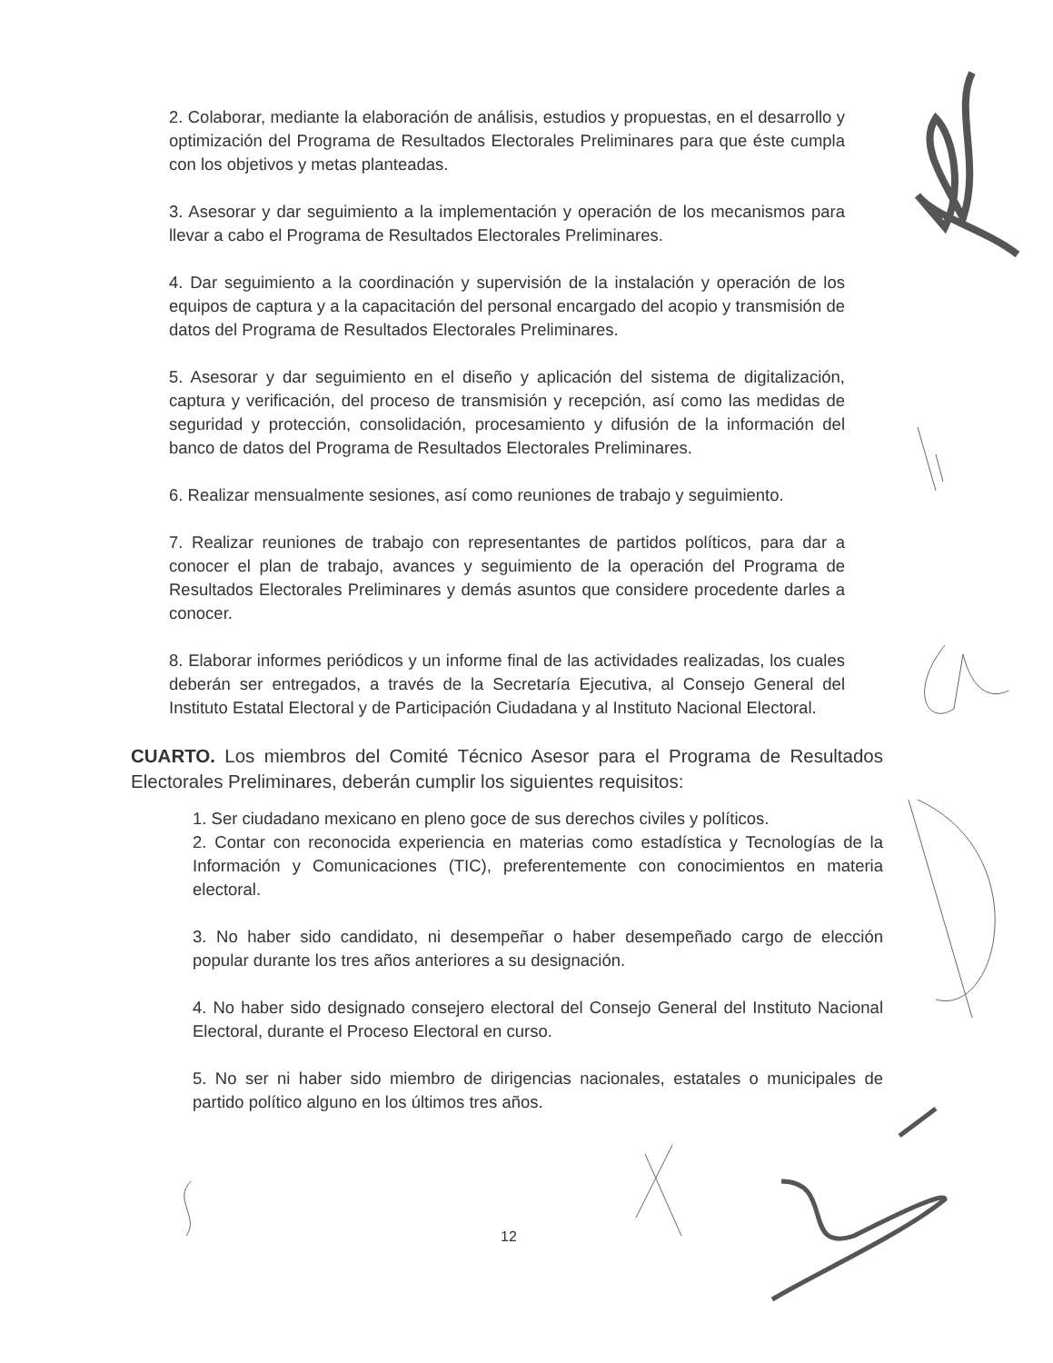2. Colaborar, mediante la elaboración de análisis, estudios y propuestas, en el desarrollo y optimización del Programa de Resultados Electorales Preliminares para que éste cumpla con los objetivos y metas planteadas.
3. Asesorar y dar seguimiento a la implementación y operación de los mecanismos para llevar a cabo el Programa de Resultados Electorales Preliminares.
4. Dar seguimiento a la coordinación y supervisión de la instalación y operación de los equipos de captura y a la capacitación del personal encargado del acopio y transmisión de datos del Programa de Resultados Electorales Preliminares.
5. Asesorar y dar seguimiento en el diseño y aplicación del sistema de digitalización, captura y verificación, del proceso de transmisión y recepción, así como las medidas de seguridad y protección, consolidación, procesamiento y difusión de la información del banco de datos del Programa de Resultados Electorales Preliminares.
6. Realizar mensualmente sesiones, así como reuniones de trabajo y seguimiento.
7. Realizar reuniones de trabajo con representantes de partidos políticos, para dar a conocer el plan de trabajo, avances y seguimiento de la operación del Programa de Resultados Electorales Preliminares y demás asuntos que considere procedente darles a conocer.
8. Elaborar informes periódicos y un informe final de las actividades realizadas, los cuales deberán ser entregados, a través de la Secretaría Ejecutiva, al Consejo General del Instituto Estatal Electoral y de Participación Ciudadana y al Instituto Nacional Electoral.
CUARTO. Los miembros del Comité Técnico Asesor para el Programa de Resultados Electorales Preliminares, deberán cumplir los siguientes requisitos:
1. Ser ciudadano mexicano en pleno goce de sus derechos civiles y políticos.
2. Contar con reconocida experiencia en materias como estadística y Tecnologías de la Información y Comunicaciones (TIC), preferentemente con conocimientos en materia electoral.
3. No haber sido candidato, ni desempeñar o haber desempeñado cargo de elección popular durante los tres años anteriores a su designación.
4. No haber sido designado consejero electoral del Consejo General del Instituto Nacional Electoral, durante el Proceso Electoral en curso.
5. No ser ni haber sido miembro de dirigencias nacionales, estatales o municipales de partido político alguno en los últimos tres años.
12